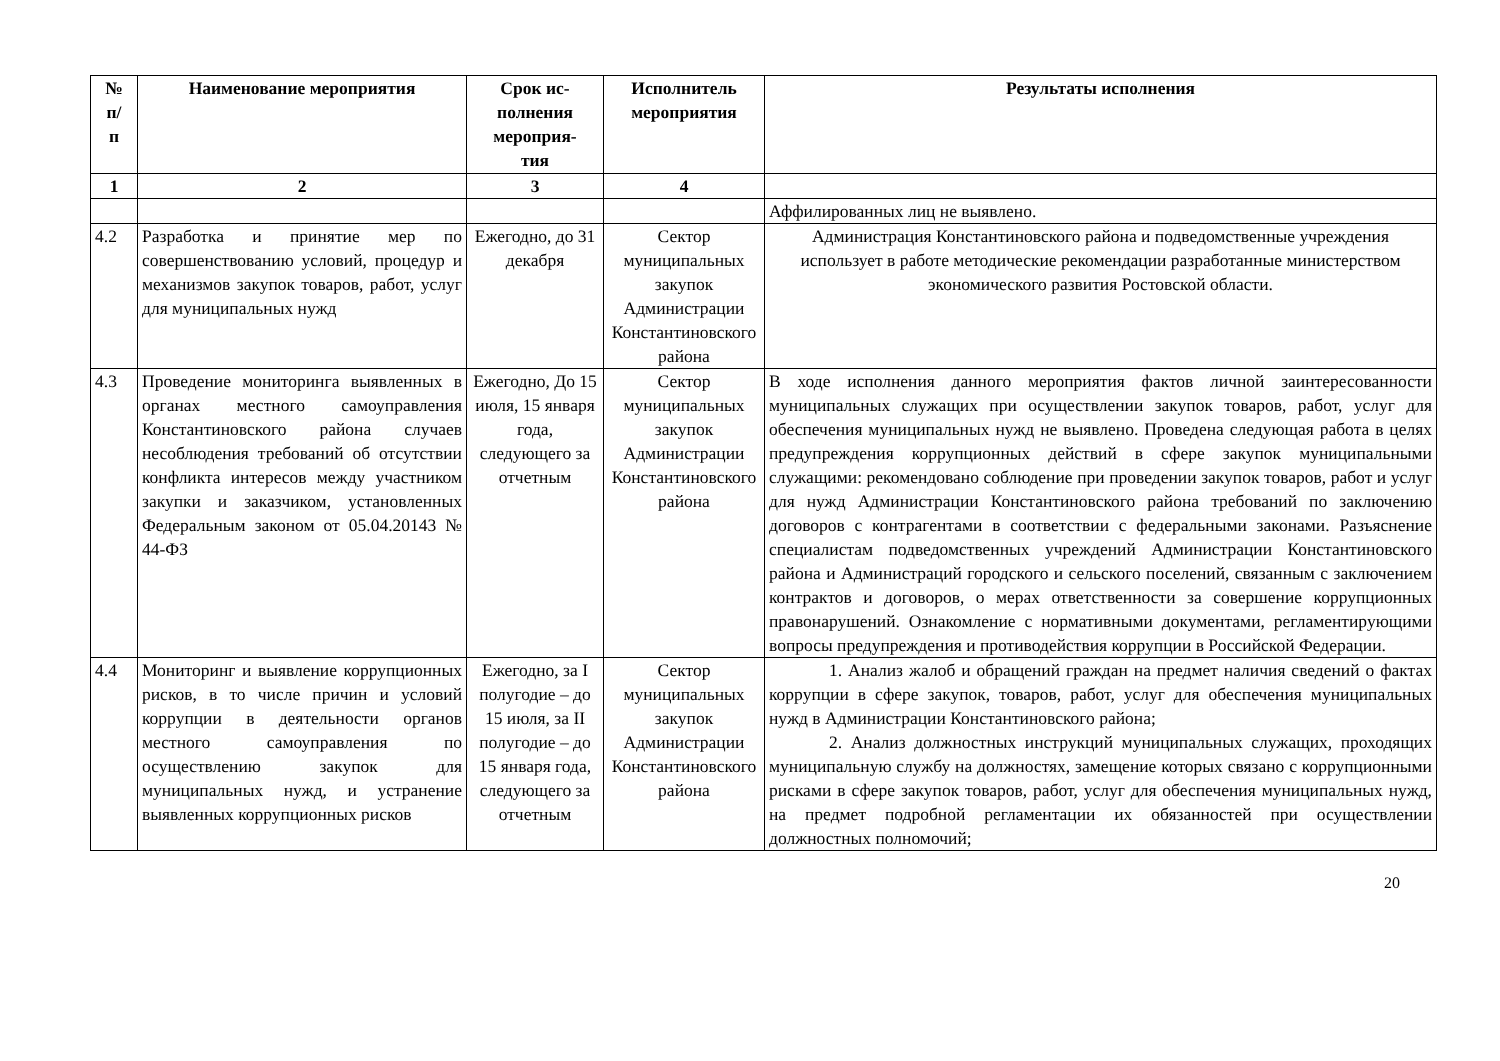| № п/ п | Наименование мероприятия | Срок ис- полнения мероприя- тия | Исполнитель мероприятия | Результаты исполнения |
| --- | --- | --- | --- | --- |
| 1 | 2 | 3 | 4 | |
| | | | | Аффилированных лиц не выявлено. |
| 4.2 | Разработка и принятие мер по совершенствованию условий, процедур и механизмов закупок товаров, работ, услуг для муниципальных нужд | Ежегодно, до 31 декабря | Сектор муниципальных закупок Администрации Константиновского района | Администрация Константиновского района и подведомственные учреждения использует в работе методические рекомендации разработанные министерством экономического развития Ростовской области. |
| 4.3 | Проведение мониторинга выявленных в органах местного самоуправления Константиновского района случаев несоблюдения требований об отсутствии конфликта интересов между участником закупки и заказчиком, установленных Федеральным законом от 05.04.20143 № 44-ФЗ | Ежегодно, До 15 июля, 15 января года, следующего за отчетным | Сектор муниципальных закупок Администрации Константиновского района | В ходе исполнения данного мероприятия фактов личной заинтересованности муниципальных служащих при осуществлении закупок товаров, работ, услуг для обеспечения муниципальных нужд не выявлено. Проведена следующая работа в целях предупреждения коррупционных действий в сфере закупок муниципальными служащими: рекомендовано соблюдение при проведении закупок товаров, работ и услуг для нужд Администрации Константиновского района требований по заключению договоров с контрагентами в соответствии с федеральными законами. Разъяснение специалистам подведомственных учреждений Администрации Константиновского района и Администраций городского и сельского поселений, связанным с заключением контрактов и договоров, о мерах ответственности за совершение коррупционных правонарушений. Ознакомление с нормативными документами, регламентирующими вопросы предупреждения и противодействия коррупции в Российской Федерации. |
| 4.4 | Мониторинг и выявление коррупционных рисков, в то числе причин и условий коррупции в деятельности органов местного самоуправления по осуществлению закупок для муниципальных нужд, и устранение выявленных коррупционных рисков | Ежегодно, за I полугодие – до 15 июля, за II полугодие – до 15 января года, следующего за отчетным | Сектор муниципальных закупок Администрации Константиновского района | 1. Анализ жалоб и обращений граждан на предмет наличия сведений о фактах коррупции в сфере закупок, товаров, работ, услуг для обеспечения муниципальных нужд в Администрации Константиновского района; 2. Анализ должностных инструкций муниципальных служащих, проходящих муниципальную службу на должностях, замещение которых связано с коррупционными рисками в сфере закупок товаров, работ, услуг для обеспечения муниципальных нужд, на предмет подробной регламентации их обязанностей при осуществлении должностных полномочий; |
20